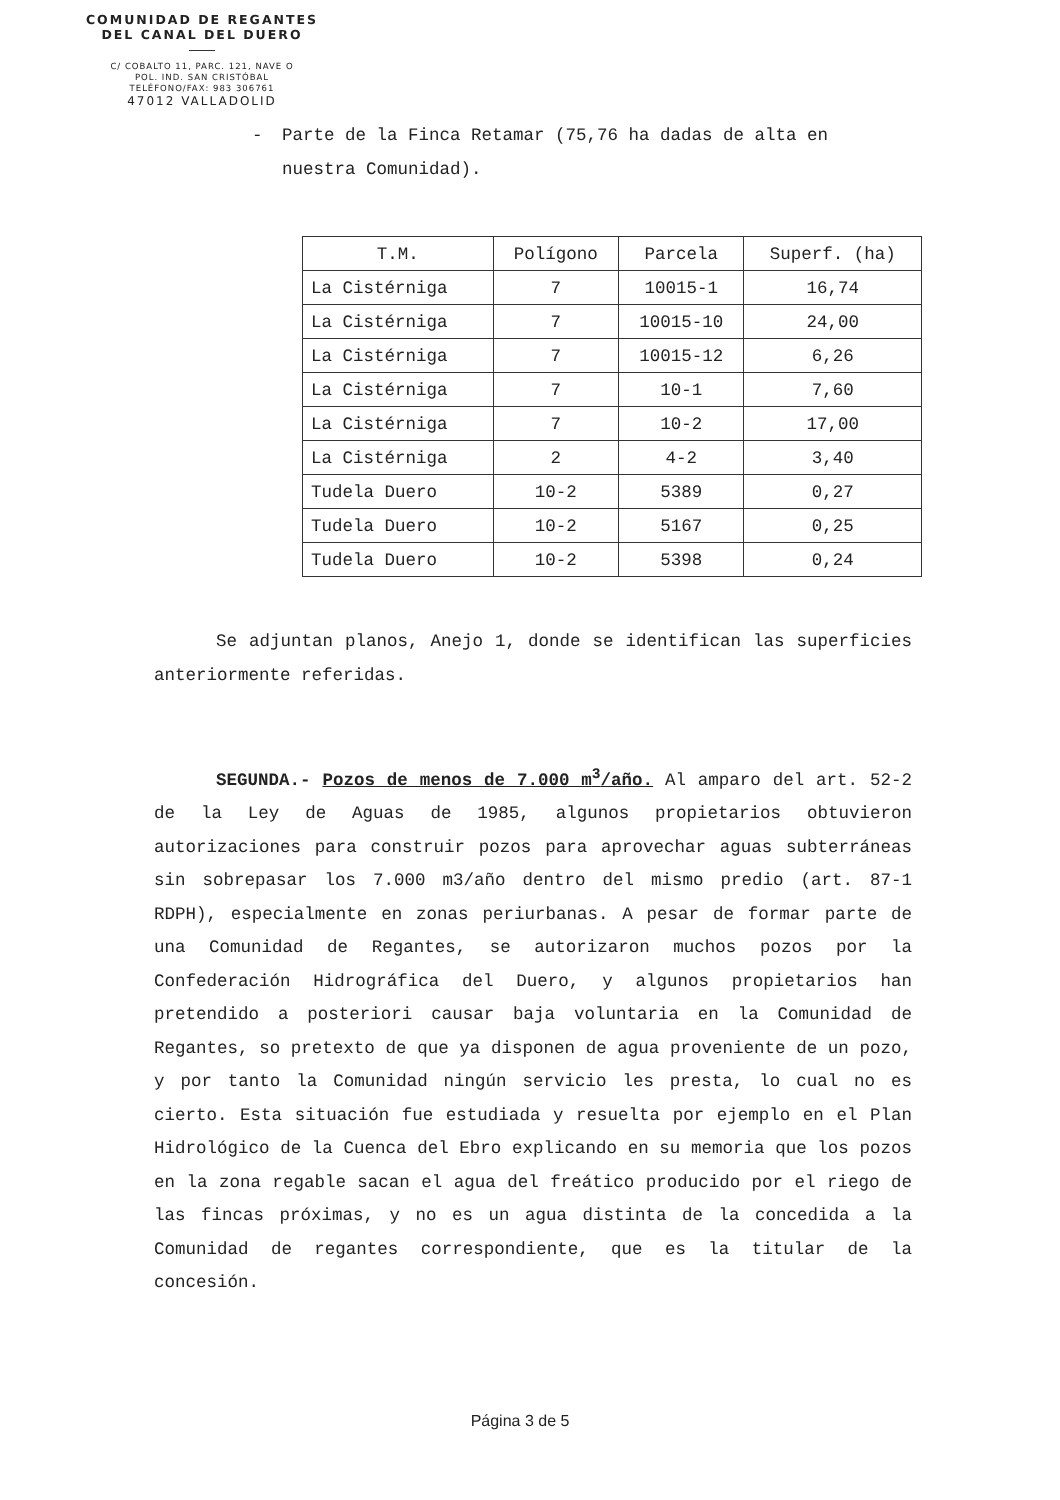COMUNIDAD DE REGANTES
DEL CANAL DEL DUERO
C/ COBALTO 11, PARC. 121, NAVE O
POL. IND. SAN CRISTÓBAL
TELÉFONO/FAX: 983 306761
47012 VALLADOLID
- Parte de la Finca Retamar (75,76 ha dadas de alta en nuestra Comunidad).
| T.M. | Polígono | Parcela | Superf. (ha) |
| --- | --- | --- | --- |
| La Cistérniga | 7 | 10015-1 | 16,74 |
| La Cistérniga | 7 | 10015-10 | 24,00 |
| La Cistérniga | 7 | 10015-12 | 6,26 |
| La Cistérniga | 7 | 10-1 | 7,60 |
| La Cistérniga | 7 | 10-2 | 17,00 |
| La Cistérniga | 2 | 4-2 | 3,40 |
| Tudela Duero | 10-2 | 5389 | 0,27 |
| Tudela Duero | 10-2 | 5167 | 0,25 |
| Tudela Duero | 10-2 | 5398 | 0,24 |
Se adjuntan planos, Anejo 1, donde se identifican las superficies anteriormente referidas.
SEGUNDA.- Pozos de menos de 7.000 m<sup>3</sup>/año. Al amparo del art. 52-2 de la Ley de Aguas de 1985, algunos propietarios obtuvieron autorizaciones para construir pozos para aprovechar aguas subterráneas sin sobrepasar los 7.000 m3/año dentro del mismo predio (art. 87-1 RDPH), especialmente en zonas periurbanas. A pesar de formar parte de una Comunidad de Regantes, se autorizaron muchos pozos por la Confederación Hidrográfica del Duero, y algunos propietarios han pretendido a posteriori causar baja voluntaria en la Comunidad de Regantes, so pretexto de que ya disponen de agua proveniente de un pozo, y por tanto la Comunidad ningún servicio les presta, lo cual no es cierto. Esta situación fue estudiada y resuelta por ejemplo en el Plan Hidrológico de la Cuenca del Ebro explicando en su memoria que los pozos en la zona regable sacan el agua del freático producido por el riego de las fincas próximas, y no es un agua distinta de la concedida a la Comunidad de regantes correspondiente, que es la titular de la concesión.
Página 3 de 5